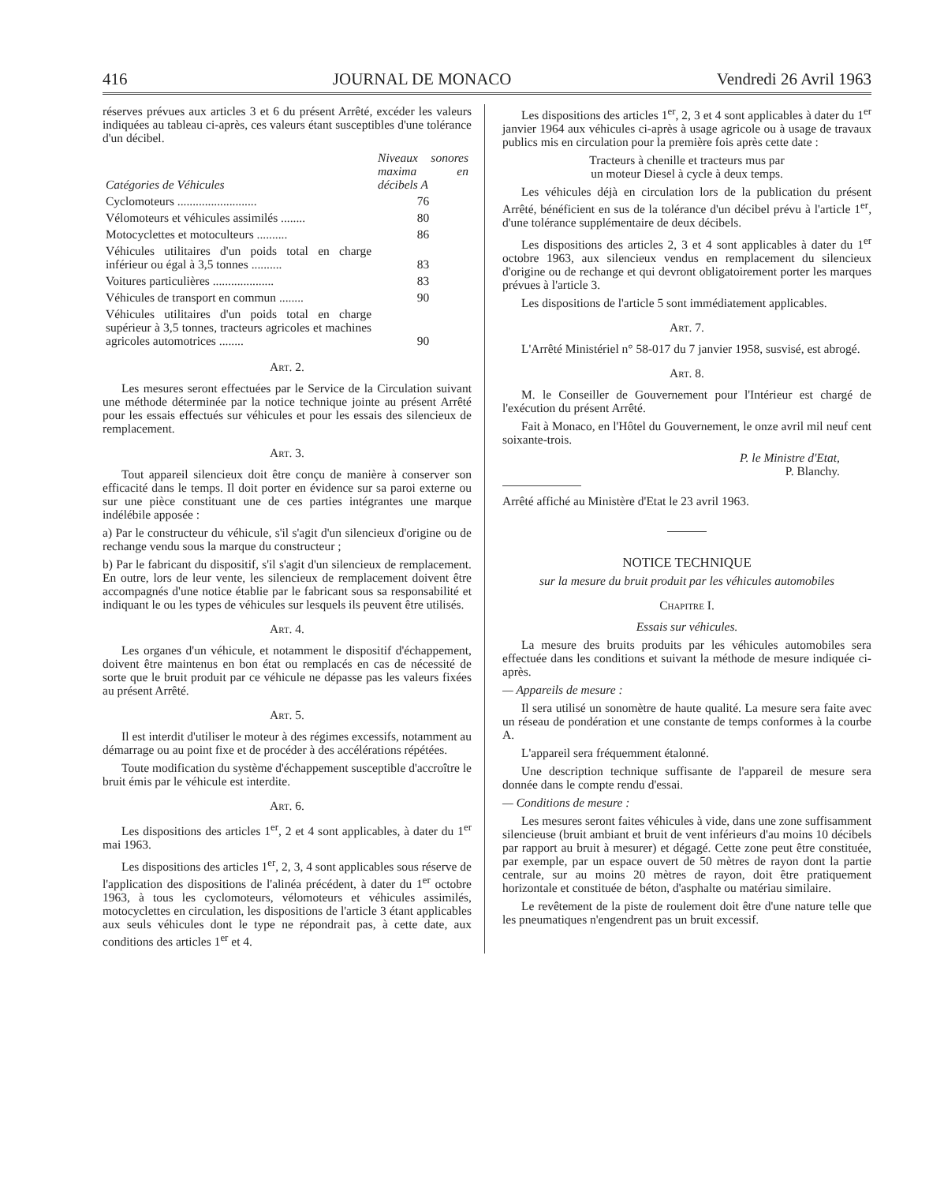416 JOURNAL DE MONACO Vendredi 26 Avril 1963
réserves prévues aux articles 3 et 6 du présent Arrêté, excéder les valeurs indiquées au tableau ci-après, ces valeurs étant susceptibles d'une tolérance d'un décibel.
| Catégories de Véhicules | Niveaux sonores maxima en décibels A |
| --- | --- |
| Cyclomoteurs .......................... | 76 |
| Vélomoteurs et véhicules assimilés ........ | 80 |
| Motocyclettes et motoculteurs .......... | 86 |
| Véhicules utilitaires d'un poids total en charge inférieur ou égal à 3,5 tonnes .......... | 83 |
| Voitures particulières .................... | 83 |
| Véhicules de transport en commun ........ | 90 |
| Véhicules utilitaires d'un poids total en charge supérieur à 3,5 tonnes, tracteurs agricoles et machines agricoles automotrices ........ | 90 |
Art. 2.
Les mesures seront effectuées par le Service de la Circulation suivant une méthode déterminée par la notice technique jointe au présent Arrêté pour les essais effectués sur véhicules et pour les essais des silencieux de remplacement.
Art. 3.
Tout appareil silencieux doit être conçu de manière à conserver son efficacité dans le temps. Il doit porter en évidence sur sa paroi externe ou sur une pièce constituant une de ces parties intégrantes une marque indélébile apposée :
a) Par le constructeur du véhicule, s'il s'agit d'un silencieux d'origine ou de rechange vendu sous la marque du constructeur ;
b) Par le fabricant du dispositif, s'il s'agit d'un silencieux de remplacement. En outre, lors de leur vente, les silencieux de remplacement doivent être accompagnés d'une notice établie par le fabricant sous sa responsabilité et indiquant le ou les types de véhicules sur lesquels ils peuvent être utilisés.
Art. 4.
Les organes d'un véhicule, et notamment le dispositif d'échappement, doivent être maintenus en bon état ou remplacés en cas de nécessité de sorte que le bruit produit par ce véhicule ne dépasse pas les valeurs fixées au présent Arrêté.
Art. 5.
Il est interdit d'utiliser le moteur à des régimes excessifs, notamment au démarrage ou au point fixe et de procéder à des accélérations répétées.
Toute modification du système d'échappement susceptible d'accroître le bruit émis par le véhicule est interdite.
Art. 6.
Les dispositions des articles 1<sup>er</sup>, 2 et 4 sont applicables, à dater du 1<sup>er</sup> mai 1963.
Les dispositions des articles 1<sup>er</sup>, 2, 3, 4 sont applicables sous réserve de l'application des dispositions de l'alinéa précédent, à dater du 1<sup>er</sup> octobre 1963, à tous les cyclomoteurs, vélomoteurs et véhicules assimilés, motocyclettes en circulation, les dispositions de l'article 3 étant applicables aux seuls véhicules dont le type ne répondrait pas, à cette date, aux conditions des articles 1<sup>er</sup> et 4.
Les dispositions des articles 1<sup>er</sup>, 2, 3 et 4 sont applicables à dater du 1<sup>er</sup> janvier 1964 aux véhicules ci-après à usage agricole ou à usage de travaux publics mis en circulation pour la première fois après cette date :
Tracteurs à chenille et tracteurs mus par
un moteur Diesel à cycle à deux temps.
Les véhicules déjà en circulation lors de la publication du présent Arrêté, bénéficient en sus de la tolérance d'un décibel prévu à l'article 1<sup>er</sup>, d'une tolérance supplémentaire de deux décibels.
Les dispositions des articles 2, 3 et 4 sont applicables à dater du 1<sup>er</sup> octobre 1963, aux silencieux vendus en remplacement du silencieux d'origine ou de rechange et qui devront obligatoirement porter les marques prévues à l'article 3.
Les dispositions de l'article 5 sont immédiatement applicables.
Art. 7.
L'Arrêté Ministériel n° 58-017 du 7 janvier 1958, susvisé, est abrogé.
Art. 8.
M. le Conseiller de Gouvernement pour l'Intérieur est chargé de l'exécution du présent Arrêté.
Fait à Monaco, en l'Hôtel du Gouvernement, le onze avril mil neuf cent soixante-trois.
P. le Ministre d'Etat,
P. Blanchy.
Arrêté affiché au Ministère d'Etat le 23 avril 1963.
NOTICE TECHNIQUE
sur la mesure du bruit produit par les véhicules automobiles
Chapitre I.
Essais sur véhicules.
La mesure des bruits produits par les véhicules automobiles sera effectuée dans les conditions et suivant la méthode de mesure indiquée ci-après.
— Appareils de mesure :
Il sera utilisé un sonomètre de haute qualité. La mesure sera faite avec un réseau de pondération et une constante de temps conformes à la courbe A.
L'appareil sera fréquemment étalonné.
Une description technique suffisante de l'appareil de mesure sera donnée dans le compte rendu d'essai.
— Conditions de mesure :
Les mesures seront faites véhicules à vide, dans une zone suffisamment silencieuse (bruit ambiant et bruit de vent inférieurs d'au moins 10 décibels par rapport au bruit à mesurer) et dégagé. Cette zone peut être constituée, par exemple, par un espace ouvert de 50 mètres de rayon dont la partie centrale, sur au moins 20 mètres de rayon, doit être pratiquement horizontale et constituée de béton, d'asphalte ou matériau similaire.
Le revêtement de la piste de roulement doit être d'une nature telle que les pneumatiques n'engendrent pas un bruit excessif.